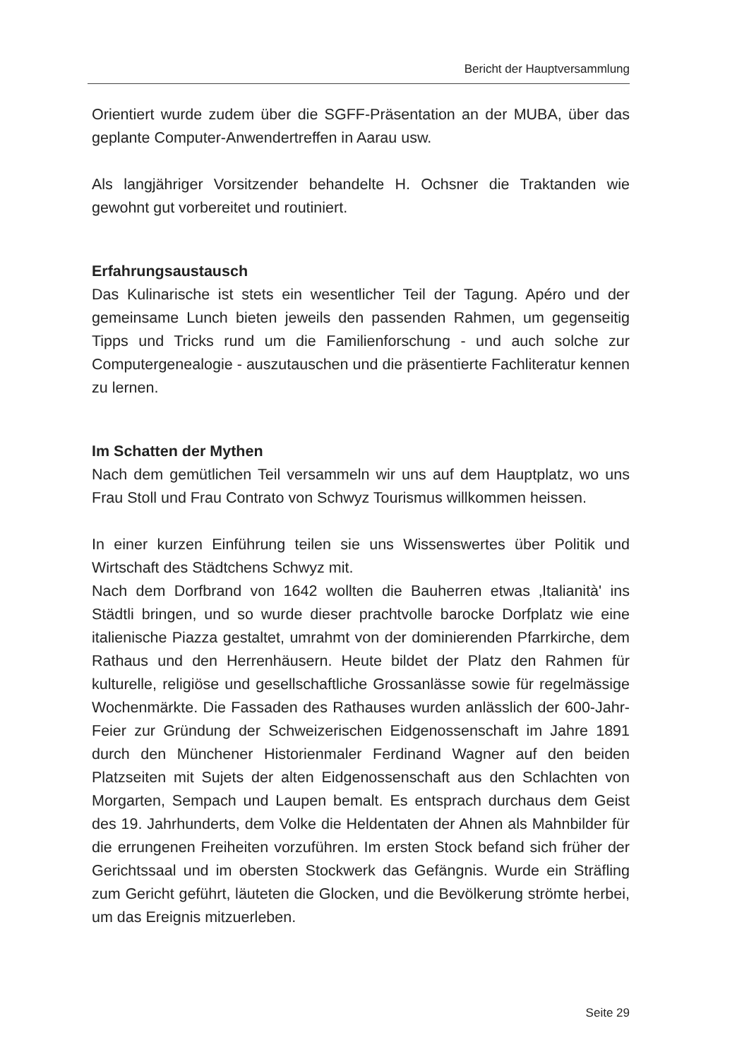Bericht der Hauptversammlung
Orientiert wurde zudem über die SGFF-Präsentation an der MUBA, über das geplante Computer-Anwendertreffen in Aarau usw.
Als langjähriger Vorsitzender behandelte H. Ochsner die Traktanden wie gewohnt gut vorbereitet und routiniert.
Erfahrungsaustausch
Das Kulinarische ist stets ein wesentlicher Teil der Tagung. Apéro und der gemeinsame Lunch bieten jeweils den passenden Rahmen, um gegenseitig Tipps und Tricks rund um die Familienforschung - und auch solche zur Computergenealogie - auszutauschen und die präsentierte Fachliteratur kennen zu lernen.
Im Schatten der Mythen
Nach dem gemütlichen Teil versammeln wir uns auf dem Hauptplatz, wo uns Frau Stoll und Frau Contrato von Schwyz Tourismus willkommen heissen.
In einer kurzen Einführung teilen sie uns Wissenswertes über Politik und Wirtschaft des Städtchens Schwyz mit.
Nach dem Dorfbrand von 1642 wollten die Bauherren etwas ‚Italianità' ins Städtli bringen, und so wurde dieser prachtvolle barocke Dorfplatz wie eine italienische Piazza gestaltet, umrahmt von der dominierenden Pfarrkirche, dem Rathaus und den Herrenhäusern. Heute bildet der Platz den Rahmen für kulturelle, religiöse und gesellschaftliche Grossanlässe sowie für regelmässige Wochenmärkte. Die Fassaden des Rathauses wurden anlässlich der 600-Jahr-Feier zur Gründung der Schweizerischen Eidgenossenschaft im Jahre 1891 durch den Münchener Historienmaler Ferdinand Wagner auf den beiden Platzseiten mit Sujets der alten Eidgenossenschaft aus den Schlachten von Morgarten, Sempach und Laupen bemalt. Es entsprach durchaus dem Geist des 19. Jahrhunderts, dem Volke die Heldentaten der Ahnen als Mahnbilder für die errungenen Freiheiten vorzuführen. Im ersten Stock befand sich früher der Gerichtssaal und im obersten Stockwerk das Gefängnis. Wurde ein Sträfling zum Gericht geführt, läuteten die Glocken, und die Bevölkerung strömte herbei, um das Ereignis mitzuerleben.
Seite 29